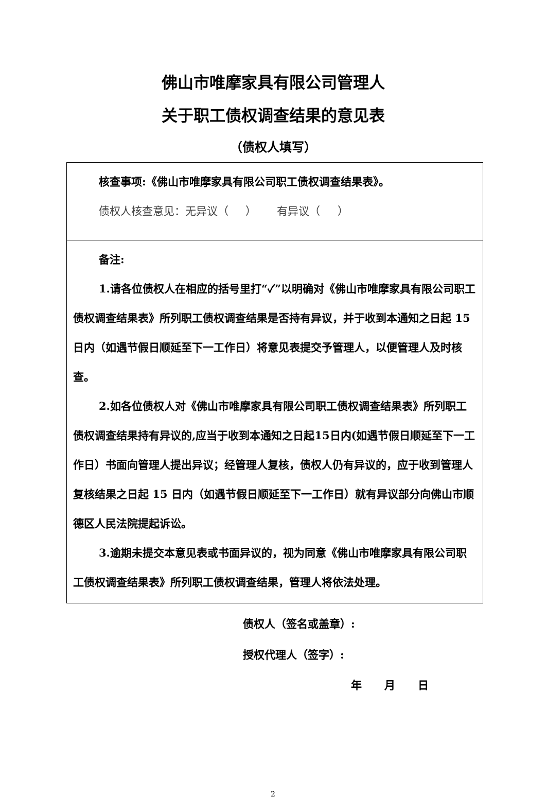佛山市唯摩家具有限公司管理人
关于职工债权调查结果的意见表
（债权人填写）
| 核查事项:《佛山市唯摩家具有限公司职工债权调查结果表》。 债权人核查意见：无异议（ ） 有异议（ ） |
| 备注: 1.请各位债权人在相应的括号里打“✓”以明确对《佛山市唯摩家具有限公司职工债权调查结果表》所列职工债权调查结果是否持有异议，并于收到本通知之日起 15 日内（如遇节假日顺延至下一工作日）将意见表提交予管理人，以便管理人及时核查。 2.如各位债权人对《佛山市唯摩家具有限公司职工债权调查结果表》所列职工债权调查结果持有异议的,应当于收到本通知之日起15日内(如遇节假日顺延至下一工作日）书面向管理人提出异议；经管理人复核，债权人仍有异议的，应于收到管理人复核结果之日起 15 日内（如遇节假日顺延至下一工作日）就有异议部分向佛山市顺德区人民法院提起诉讼。 3.逾期未提交本意见表或书面异议的，视为同意《佛山市唯摩家具有限公司职工债权调查结果表》所列职工债权调查结果，管理人将依法处理。 |
债权人（签名或盖章）:
授权代理人（签字）:
年 月 日
2